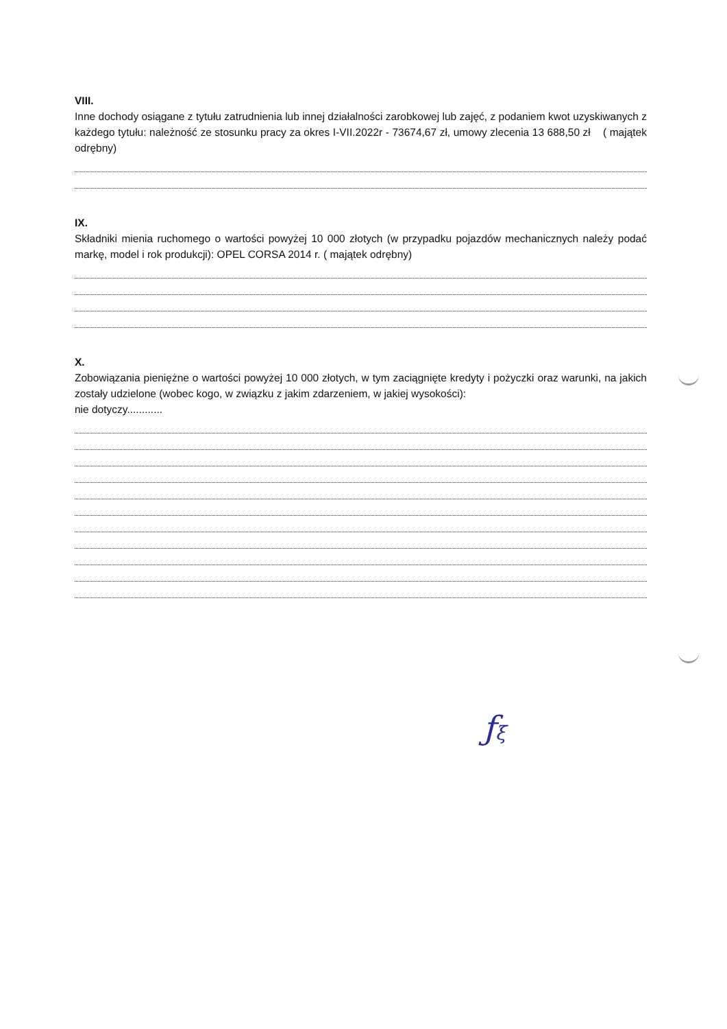VIII.
Inne dochody osiągane z tytułu zatrudnienia lub innej działalności zarobkowej lub zajęć, z podaniem kwot uzyskiwanych z każdego tytułu: należność ze stosunku pracy za okres I-VII.2022r - 73674,67 zł, umowy zlecenia 13 688,50 zł ( majątek odrębny)
IX.
Składniki mienia ruchomego o wartości powyżej 10 000 złotych (w przypadku pojazdów mechanicznych należy podać markę, model i rok produkcji): OPEL CORSA 2014 r. ( majątek odrębny)
X.
Zobowiązania pieniężne o wartości powyżej 10 000 złotych, w tym zaciągnięte kredyty i pożyczki oraz warunki, na jakich zostały udzielone (wobec kogo, w związku z jakim zdarzeniem, w jakiej wysokości):
nie dotyczy............
ƒξ